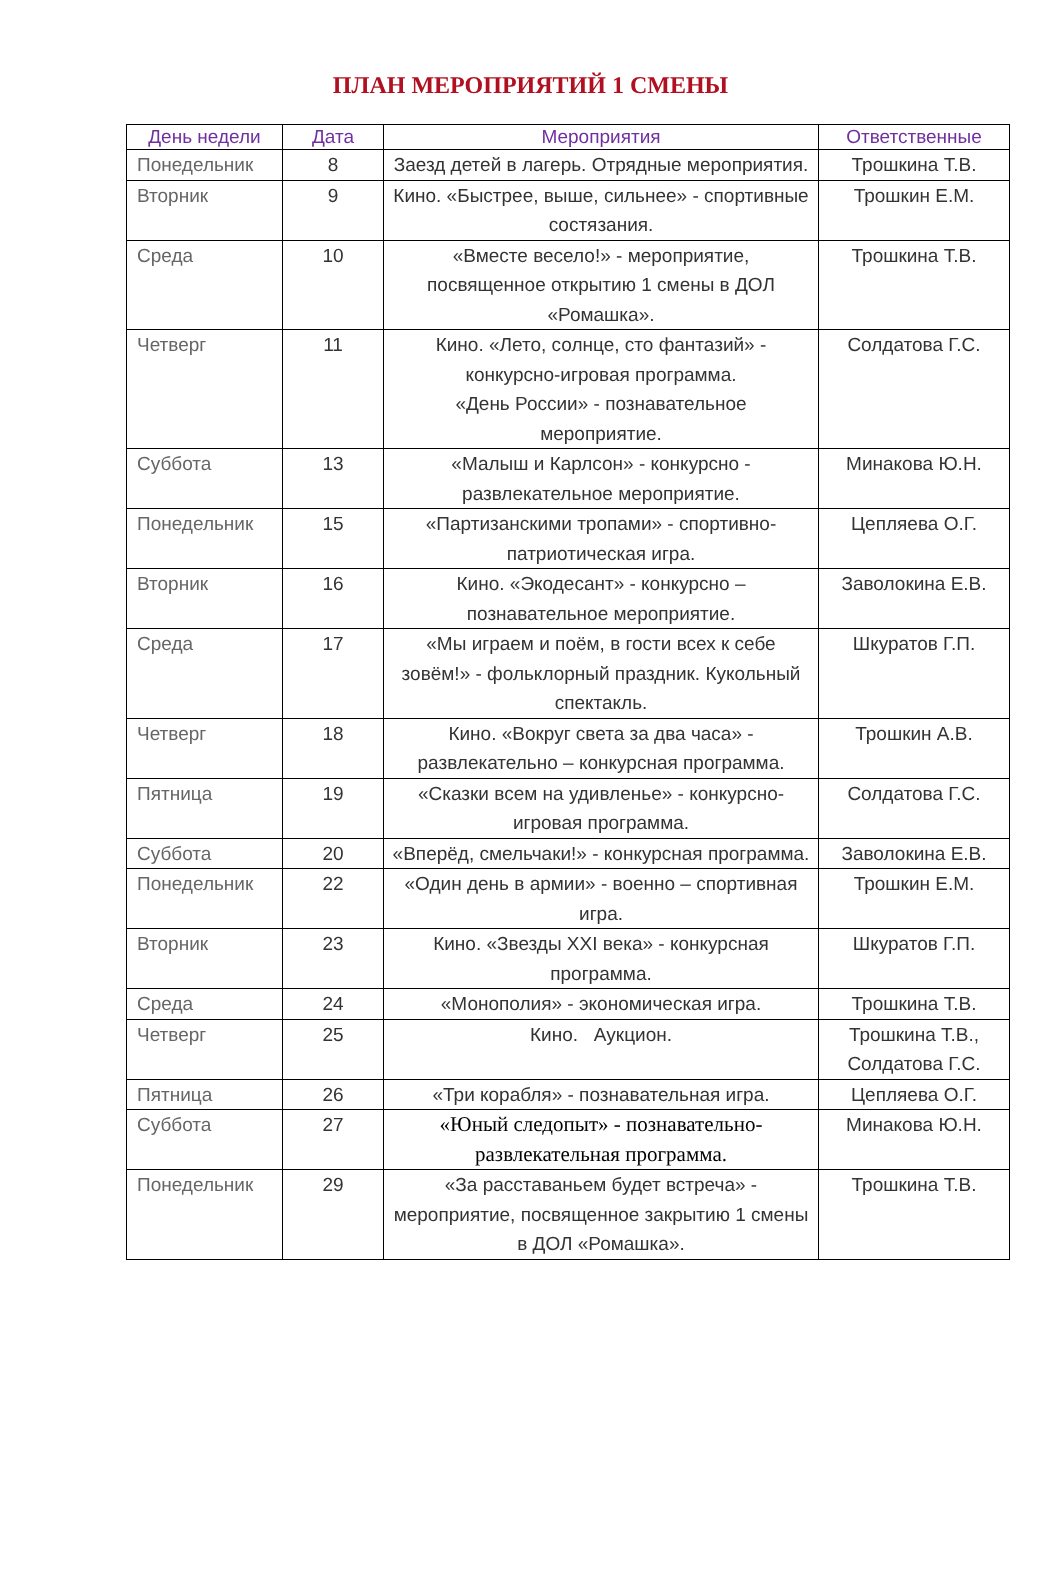ПЛАН МЕРОПРИЯТИЙ 1 СМЕНЫ
| День недели | Дата | Мероприятия | Ответственные |
| --- | --- | --- | --- |
| Понедельник | 8 | Заезд детей в лагерь. Отрядные мероприятия. | Трошкина Т.В. |
| Вторник | 9 | Кино. «Быстрее, выше, сильнее» - спортивные состязания. | Трошкин Е.М. |
| Среда | 10 | «Вместе весело!» - мероприятие, посвященное открытию 1 смены в ДОЛ «Ромашка». | Трошкина Т.В. |
| Четверг | 11 | Кино. «Лето, солнце, сто фантазий» - конкурсно-игровая программа. «День России» - познавательное мероприятие. | Солдатова Г.С. |
| Суббота | 13 | «Малыш и Карлсон» - конкурсно - развлекательное мероприятие. | Минакова Ю.Н. |
| Понедельник | 15 | «Партизанскими тропами» - спортивно-патриотическая игра. | Цепляева О.Г. |
| Вторник | 16 | Кино. «Экодесант» - конкурсно – познавательное мероприятие. | Заволокина Е.В. |
| Среда | 17 | «Мы играем и поём, в гости всех к себе зовём!» - фольклорный праздник. Кукольный спектакль. | Шкуратов Г.П. |
| Четверг | 18 | Кино. «Вокруг света за два часа» - развлекательно – конкурсная программа. | Трошкин А.В. |
| Пятница | 19 | «Сказки всем на удивленье» - конкурсно-игровая программа. | Солдатова Г.С. |
| Суббота | 20 | «Вперёд, смельчаки!» - конкурсная программа. | Заволокина Е.В. |
| Понедельник | 22 | «Один день в армии» - военно – спортивная игра. | Трошкин Е.М. |
| Вторник | 23 | Кино. «Звезды XXI века» - конкурсная программа. | Шкуратов Г.П. |
| Среда | 24 | «Монополия» - экономическая игра. | Трошкина Т.В. |
| Четверг | 25 | Кино. Аукцион. | Трошкина Т.В., Солдатова Г.С. |
| Пятница | 26 | «Три корабля» - познавательная игра. | Цепляева О.Г. |
| Суббота | 27 | «Юный следопыт» - познавательно-развлекательная программа. | Минакова Ю.Н. |
| Понедельник | 29 | «За расставаньем будет встреча» - мероприятие, посвященное закрытию 1 смены в ДОЛ «Ромашка». | Трошкина Т.В. |